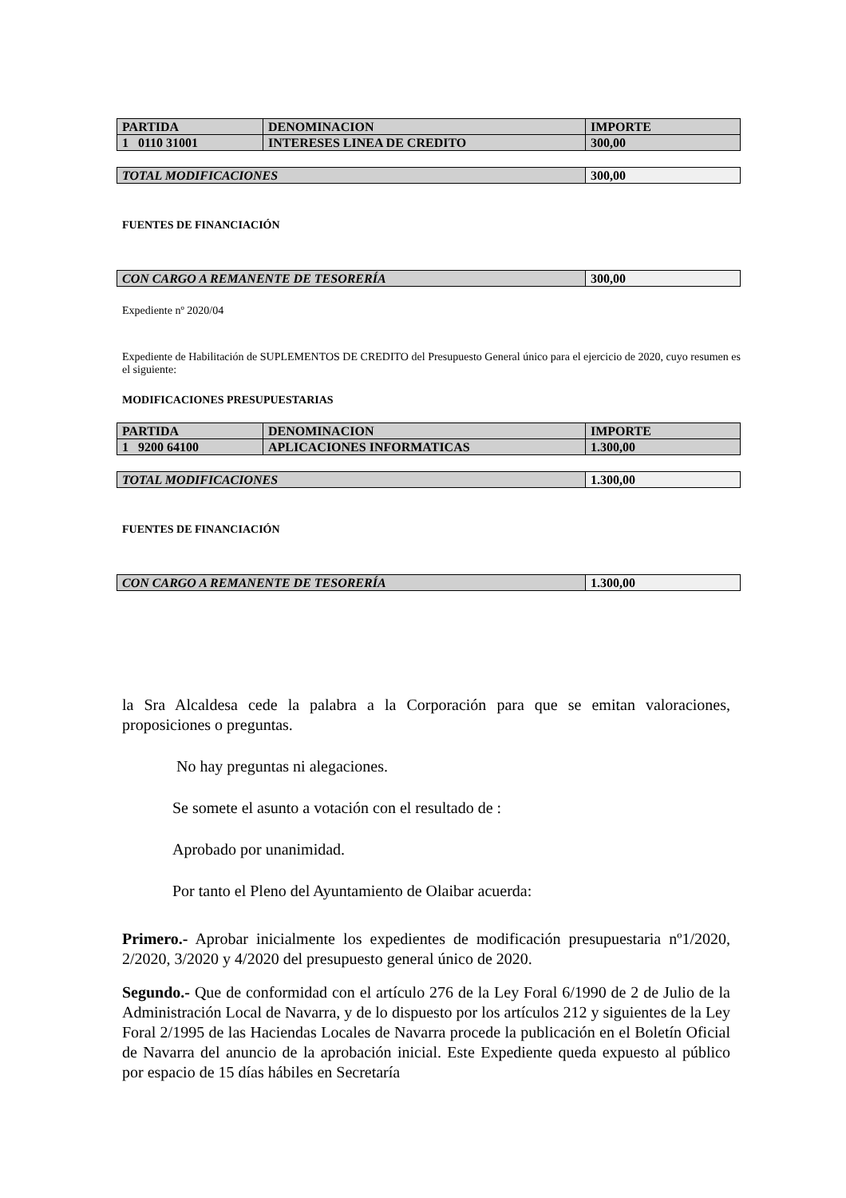| PARTIDA | DENOMINACION | IMPORTE |
| 1 0110 31001 | INTERESES LINEA DE CREDITO | 300,00 |
| TOTAL MODIFICACIONES | 300,00 |
FUENTES DE FINANCIACIÓN
| CON CARGO A REMANENTE DE TESORERÍA | 300,00 |
Expediente nº 2020/04
Expediente de Habilitación de SUPLEMENTOS DE CREDITO del Presupuesto General único para el ejercicio de 2020, cuyo resumen es el siguiente:
MODIFICACIONES PRESUPUESTARIAS
| PARTIDA | DENOMINACION | IMPORTE |
| 1 9200 64100 | APLICACIONES INFORMATICAS | 1.300,00 |
| TOTAL MODIFICACIONES | 1.300,00 |
FUENTES DE FINANCIACIÓN
| CON CARGO A REMANENTE DE TESORERÍA | 1.300,00 |
la Sra Alcaldesa cede la palabra a la Corporación para que se emitan valoraciones, proposiciones o preguntas.
No hay preguntas ni alegaciones.
Se somete el asunto a votación con el resultado de :
Aprobado por unanimidad.
Por tanto el Pleno del Ayuntamiento de Olaibar acuerda:
Primero.- Aprobar inicialmente los expedientes de modificación presupuestaria nº1/2020, 2/2020, 3/2020 y 4/2020 del presupuesto general único de 2020.
Segundo.- Que de conformidad con el artículo 276 de la Ley Foral 6/1990 de 2 de Julio de la Administración Local de Navarra, y de lo dispuesto por los artículos 212 y siguientes de la Ley Foral 2/1995 de las Haciendas Locales de Navarra procede la publicación en el Boletín Oficial de Navarra del anuncio de la aprobación inicial. Este Expediente queda expuesto al público por espacio de 15 días hábiles en Secretaría